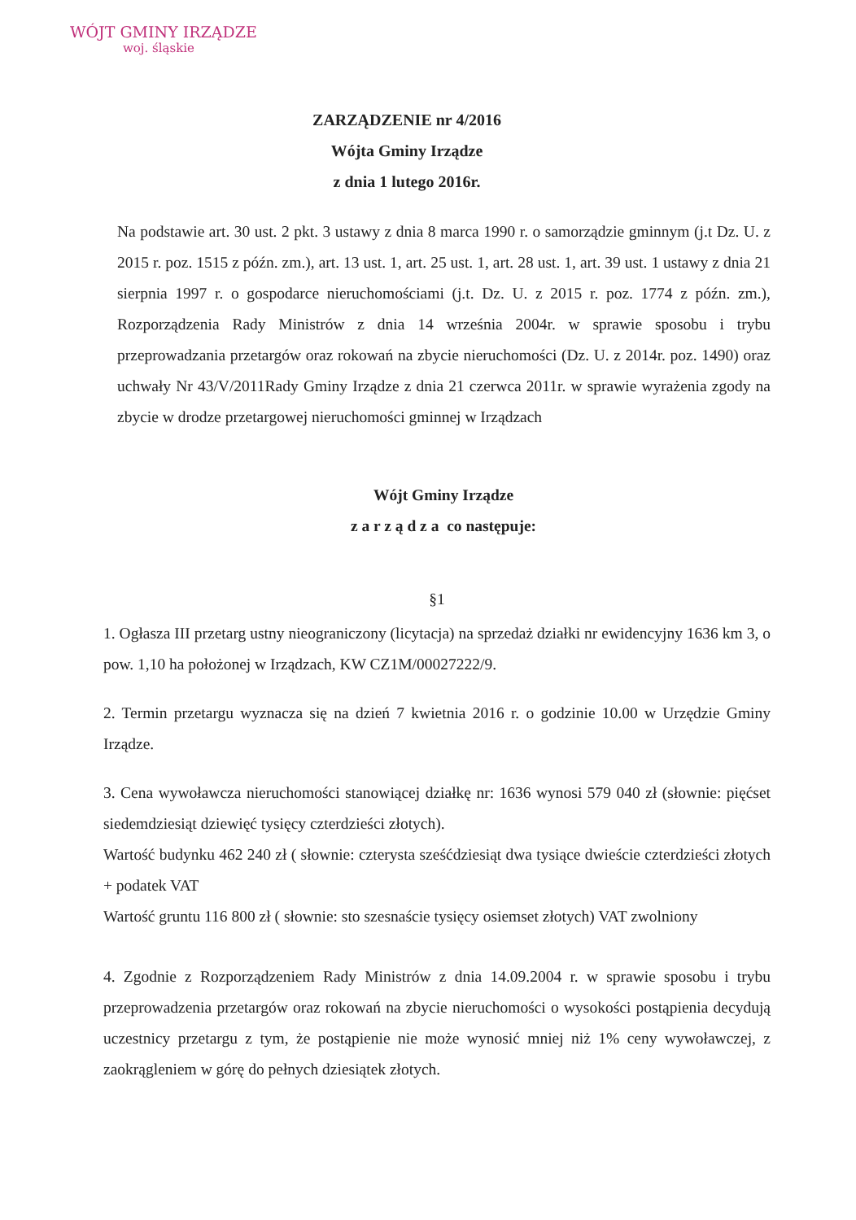WÓJT GMINY IRZĄDZE
woj. śląskie
ZARZĄDZENIE nr 4/2016
Wójta Gminy Irządze
z dnia 1 lutego 2016r.
Na podstawie art. 30 ust. 2 pkt. 3 ustawy z dnia 8 marca 1990 r. o samorządzie gminnym (j.t Dz. U. z 2015 r. poz. 1515 z późn. zm.), art. 13 ust. 1, art. 25 ust. 1, art. 28 ust. 1, art. 39 ust. 1 ustawy z dnia 21 sierpnia 1997 r. o gospodarce nieruchomościami (j.t. Dz. U. z 2015 r. poz. 1774 z późn. zm.), Rozporządzenia Rady Ministrów z dnia 14 września 2004r. w sprawie sposobu i trybu przeprowadzania przetargów oraz rokowań na zbycie nieruchomości (Dz. U. z 2014r. poz. 1490) oraz uchwały Nr 43/V/2011Rady Gminy Irządze z dnia 21 czerwca 2011r. w sprawie wyrażenia zgody na zbycie w drodze przetargowej nieruchomości gminnej w Irządzach
Wójt Gminy Irządze
z a r z ą d z a co następuje:
§1
1. Ogłasza III przetarg ustny nieograniczony (licytacja) na sprzedaż działki nr ewidencyjny 1636 km 3, o pow. 1,10 ha położonej w Irządzach, KW CZ1M/00027222/9.
2. Termin przetargu wyznacza się na dzień 7 kwietnia 2016 r. o godzinie 10.00 w Urzędzie Gminy Irządze.
3. Cena wywoławcza nieruchomości stanowiącej działkę nr: 1636 wynosi 579 040 zł (słownie: pięćset siedemdziesiąt dziewięć tysięcy czterdzieści złotych).
Wartość budynku 462 240 zł ( słownie: czterysta sześćdziesiąt dwa tysiące dwieście czterdzieści złotych + podatek VAT
Wartość gruntu 116 800 zł ( słownie: sto szesnaście tysięcy osiemset złotych) VAT zwolniony
4. Zgodnie z Rozporządzeniem Rady Ministrów z dnia 14.09.2004 r. w sprawie sposobu i trybu przeprowadzenia przetargów oraz rokowań na zbycie nieruchomości o wysokości postąpienia decydują uczestnicy przetargu z tym, że postąpienie nie może wynosić mniej niż 1% ceny wywoławczej, z zaokrągleniem w górę do pełnych dziesiątek złotych.